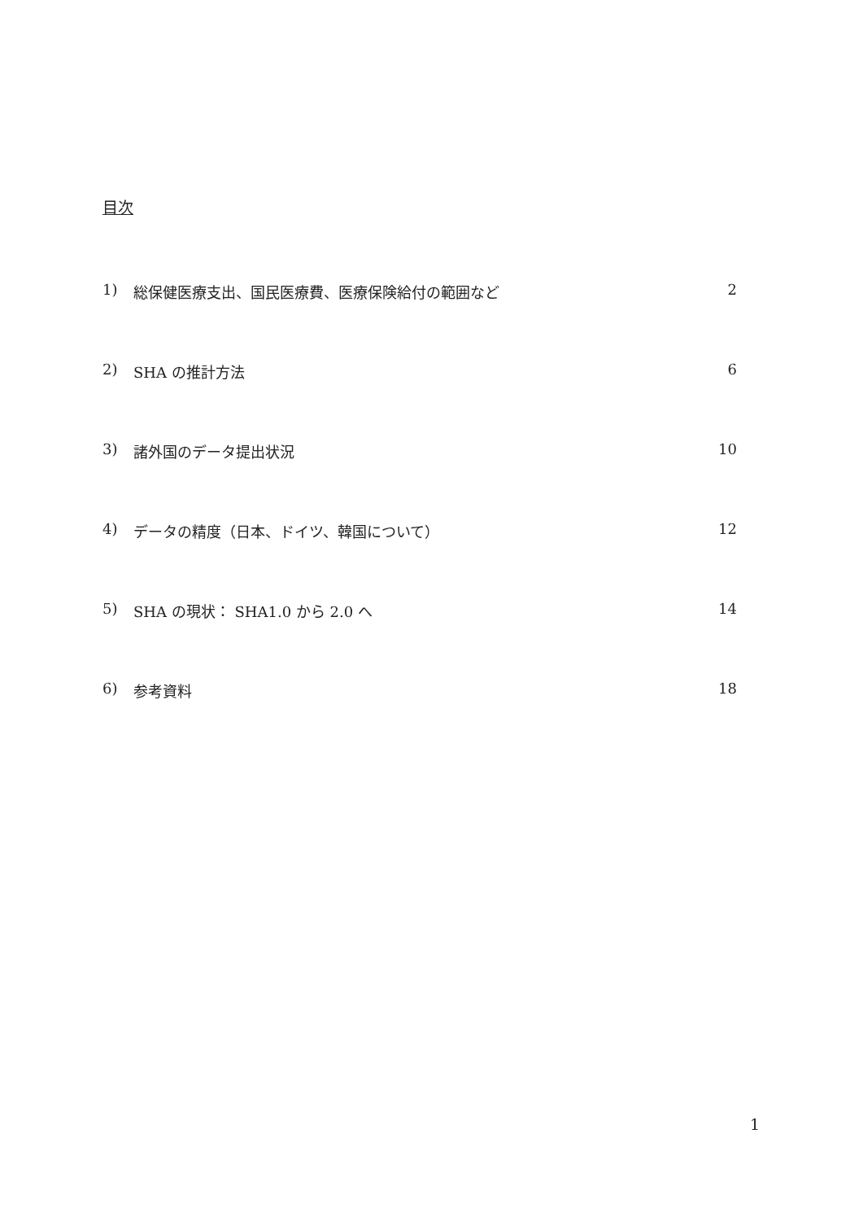目次
1) 総保健医療支出、国民医療費、医療保険給付の範囲など 2
2) SHA の推計方法 6
3) 諸外国のデータ提出状況 10
4) データの精度（日本、ドイツ、韓国について） 12
5) SHA の現状： SHA1.0 から 2.0 へ 14
6) 参考資料 18
1